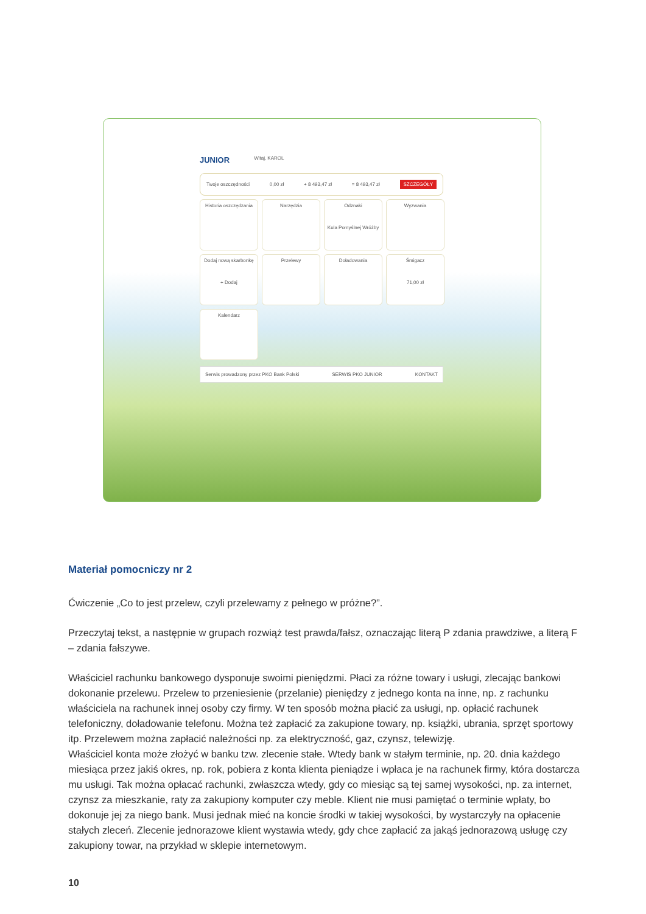JUNIOR Witaj, KAROL
Twoje oszczędności 0,00 zł + 8 493,47 zł = 8 493,47 zł SZCZEGÓŁY
Historia oszczędzania
Narzędzia
Odznaki
Kula Pomyślnej Wróżby
Wyzwania
Dodaj nową skarbonkę
+ Dodaj
Przelewy
Doładowania
Śmigacz
71,00 zł
Kalendarz
Serwis prowadzony przez PKO Bank Polski SERWIS PKO JUNIOR KONTAKT
Materiał pomocniczy nr 2
Ćwiczenie „Co to jest przelew, czyli przelewamy z pełnego w próżne?”.
Przeczytaj tekst, a następnie w grupach rozwiąż test prawda/fałsz, oznaczając literą P zdania prawdziwe, a literą F – zdania fałszywe.
Właściciel rachunku bankowego dysponuje swoimi pieniędzmi. Płaci za różne towary i usługi, zlecając bankowi dokonanie przelewu. Przelew to przeniesienie (przelanie) pieniędzy z jednego konta na inne, np. z rachunku właściciela na rachunek innej osoby czy firmy. W ten sposób można płacić za usługi, np. opłacić rachunek telefoniczny, doładowanie telefonu. Można też zapłacić za zakupione towary, np. książki, ubrania, sprzęt sportowy itp. Przelewem można zapłacić należności np. za elektryczność, gaz, czynsz, telewizję.
Właściciel konta może złożyć w banku tzw. zlecenie stałe. Wtedy bank w stałym terminie, np. 20. dnia każdego miesiąca przez jakiś okres, np. rok, pobiera z konta klienta pieniądze i wpłaca je na rachunek firmy, która dostarcza mu usługi. Tak można opłacać rachunki, zwłaszcza wtedy, gdy co miesiąc są tej samej wysokości, np. za internet, czynsz za mieszkanie, raty za zakupiony komputer czy meble. Klient nie musi pamiętać o terminie wpłaty, bo dokonuje jej za niego bank. Musi jednak mieć na koncie środki w takiej wysokości, by wystarczyły na opłacenie stałych zleceń. Zlecenie jednorazowe klient wystawia wtedy, gdy chce zapłacić za jakąś jednorazową usługę czy zakupiony towar, na przykład w sklepie internetowym.
10